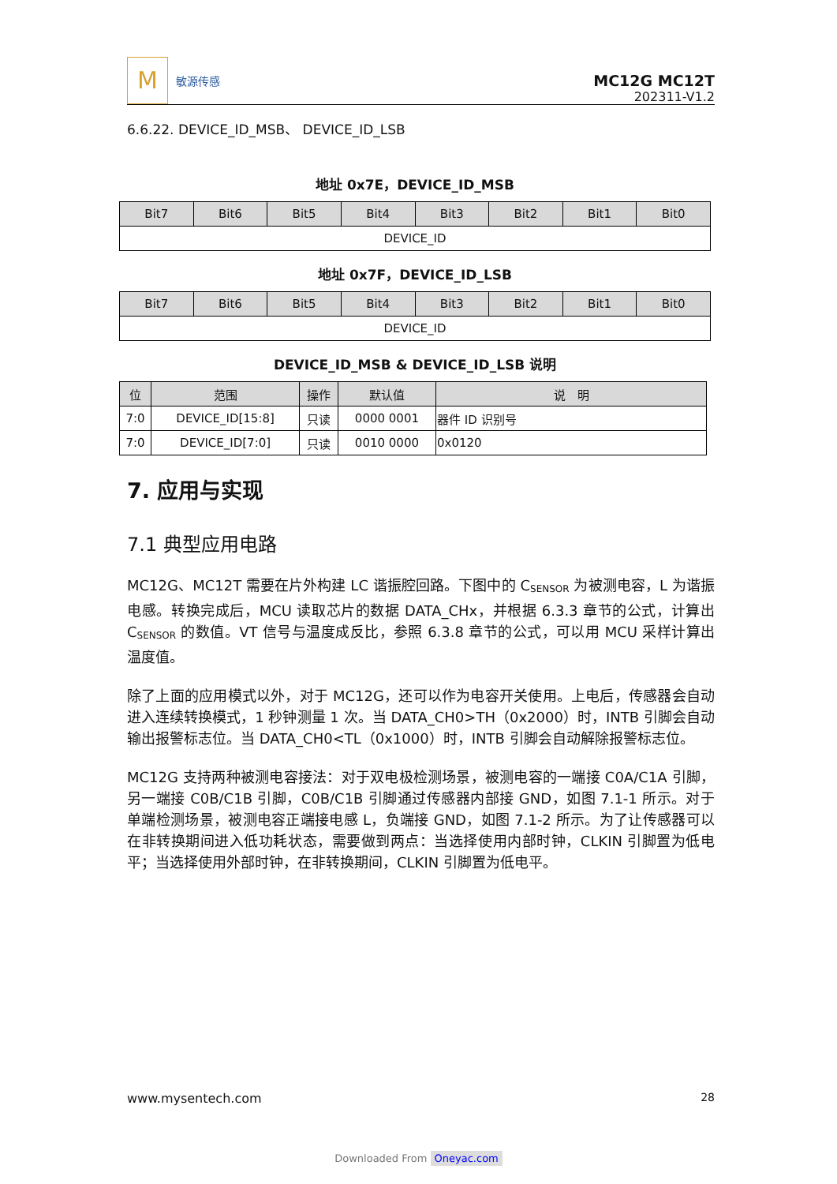M
敏源传感
MC12G MC12T
202311-V1.2
6.6.22. DEVICE_ID_MSB、 DEVICE_ID_LSB
地址 0x7E，DEVICE_ID_MSB
| Bit7 | Bit6 | Bit5 | Bit4 | Bit3 | Bit2 | Bit1 | Bit0 |
| --- | --- | --- | --- | --- | --- | --- | --- |
| DEVICE_ID | | | | | | | |
地址 0x7F，DEVICE_ID_LSB
| Bit7 | Bit6 | Bit5 | Bit4 | Bit3 | Bit2 | Bit1 | Bit0 |
| --- | --- | --- | --- | --- | --- | --- | --- |
| DEVICE_ID | | | | | | | |
DEVICE_ID_MSB & DEVICE_ID_LSB 说明
| 位 | 范围 | 操作 | 默认值 | 说 明 |
| --- | --- | --- | --- | --- |
| 7:0 | DEVICE_ID[15:8] | 只读 | 0000 0001 | 器件 ID 识别号 |
| 7:0 | DEVICE_ID[7:0] | 只读 | 0010 0000 | 0x0120 |
7. 应用与实现
7.1 典型应用电路
MC12G、MC12T 需要在片外构建 LC 谐振腔回路。下图中的 C<sub>SENSOR</sub> 为被测电容，L 为谐振电感。转换完成后，MCU 读取芯片的数据 DATA_CHx，并根据 6.3.3 章节的公式，计算出 C<sub>SENSOR</sub> 的数值。VT 信号与温度成反比，参照 6.3.8 章节的公式，可以用 MCU 采样计算出温度值。
除了上面的应用模式以外，对于 MC12G，还可以作为电容开关使用。上电后，传感器会自动进入连续转换模式，1 秒钟测量 1 次。当 DATA_CH0>TH（0x2000）时，INTB 引脚会自动输出报警标志位。当 DATA_CH0<TL（0x1000）时，INTB 引脚会自动解除报警标志位。
MC12G 支持两种被测电容接法：对于双电极检测场景，被测电容的一端接 C0A/C1A 引脚，另一端接 C0B/C1B 引脚，C0B/C1B 引脚通过传感器内部接 GND，如图 7.1-1 所示。对于单端检测场景，被测电容正端接电感 L，负端接 GND，如图 7.1-2 所示。为了让传感器可以在非转换期间进入低功耗状态，需要做到两点：当选择使用内部时钟，CLKIN 引脚置为低电平；当选择使用外部时钟，在非转换期间，CLKIN 引脚置为低电平。
www.mysentech.com 28
Downloaded From Oneyac.com